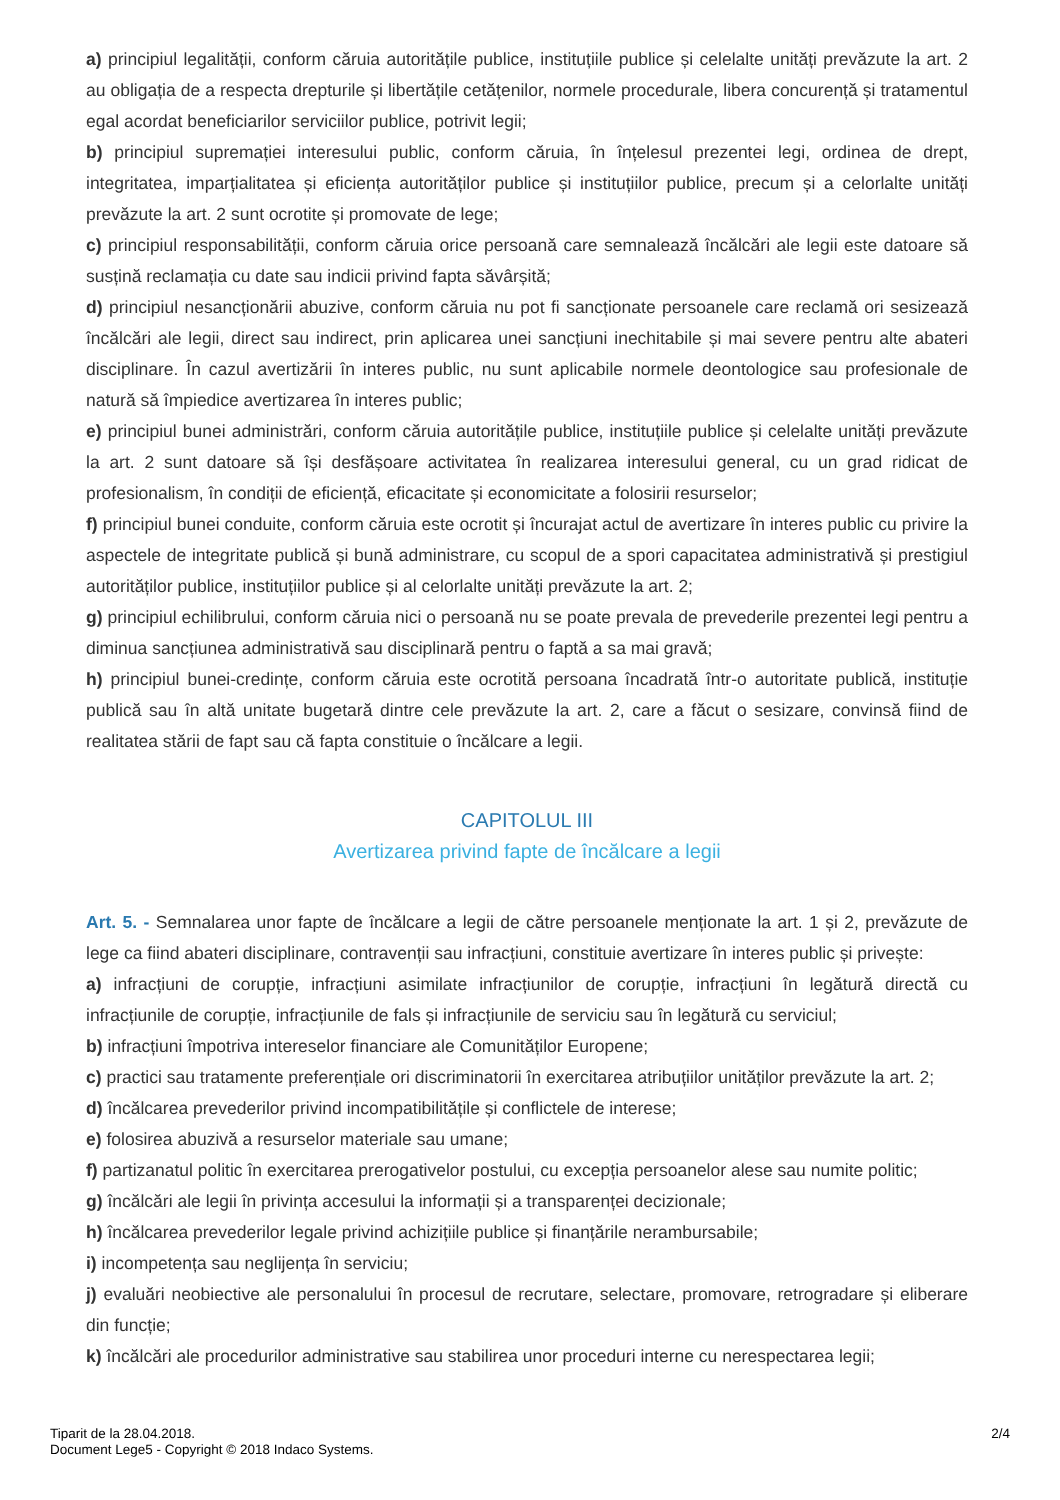a) principiul legalității, conform căruia autoritățile publice, instituțiile publice și celelalte unități prevăzute la art. 2 au obligația de a respecta drepturile și libertățile cetățenilor, normele procedurale, libera concurență și tratamentul egal acordat beneficiarilor serviciilor publice, potrivit legii;
b) principiul supremației interesului public, conform căruia, în înțelesul prezentei legi, ordinea de drept, integritatea, imparțialitatea și eficiența autorităților publice și instituțiilor publice, precum și a celorlalte unități prevăzute la art. 2 sunt ocrotite și promovate de lege;
c) principiul responsabilității, conform căruia orice persoană care semnalează încălcări ale legii este datoare să susțină reclamația cu date sau indicii privind fapta săvârșită;
d) principiul nesancționării abuzive, conform căruia nu pot fi sancționate persoanele care reclamă ori sesizează încălcări ale legii, direct sau indirect, prin aplicarea unei sancțiuni inechitabile și mai severe pentru alte abateri disciplinare. În cazul avertizării în interes public, nu sunt aplicabile normele deontologice sau profesionale de natură să împiedice avertizarea în interes public;
e) principiul bunei administrări, conform căruia autoritățile publice, instituțiile publice și celelalte unități prevăzute la art. 2 sunt datoare să își desfășoare activitatea în realizarea interesului general, cu un grad ridicat de profesionalism, în condiții de eficiență, eficacitate și economicitate a folosirii resurselor;
f) principiul bunei conduite, conform căruia este ocrotit și încurajat actul de avertizare în interes public cu privire la aspectele de integritate publică și bună administrare, cu scopul de a spori capacitatea administrativă și prestigiul autorităților publice, instituțiilor publice și al celorlalte unități prevăzute la art. 2;
g) principiul echilibrului, conform căruia nici o persoană nu se poate prevala de prevederile prezentei legi pentru a diminua sancțiunea administrativă sau disciplinară pentru o faptă a sa mai gravă;
h) principiul bunei-credințe, conform căruia este ocrotită persoana încadrată într-o autoritate publică, instituție publică sau în altă unitate bugetară dintre cele prevăzute la art. 2, care a făcut o sesizare, convinsă fiind de realitatea stării de fapt sau că fapta constituie o încălcare a legii.
CAPITOLUL III
Avertizarea privind fapte de încălcare a legii
Art. 5. - Semnalarea unor fapte de încălcare a legii de către persoanele menționate la art. 1 și 2, prevăzute de lege ca fiind abateri disciplinare, contravenții sau infracțiuni, constituie avertizare în interes public și privește:
a) infracțiuni de corupție, infracțiuni asimilate infracțiunilor de corupție, infracțiuni în legătură directă cu infracțiunile de corupție, infracțiunile de fals și infracțiunile de serviciu sau în legătură cu serviciul;
b) infracțiuni împotriva intereselor financiare ale Comunităților Europene;
c) practici sau tratamente preferențiale ori discriminatorii în exercitarea atribuțiilor unităților prevăzute la art. 2;
d) încălcarea prevederilor privind incompatibilitățile și conflictele de interese;
e) folosirea abuzivă a resurselor materiale sau umane;
f) partizanatul politic în exercitarea prerogativelor postului, cu excepția persoanelor alese sau numite politic;
g) încălcări ale legii în privința accesului la informații și a transparenței decizionale;
h) încălcarea prevederilor legale privind achizițiile publice și finanțările nerambursabile;
i) incompetența sau neglijența în serviciu;
j) evaluări neobiective ale personalului în procesul de recrutare, selectare, promovare, retrogradare și eliberare din funcție;
k) încălcări ale procedurilor administrative sau stabilirea unor proceduri interne cu nerespectarea legii;
Tiparit de la 28.04.2018.
Document Lege5 - Copyright © 2018 Indaco Systems.
2/4